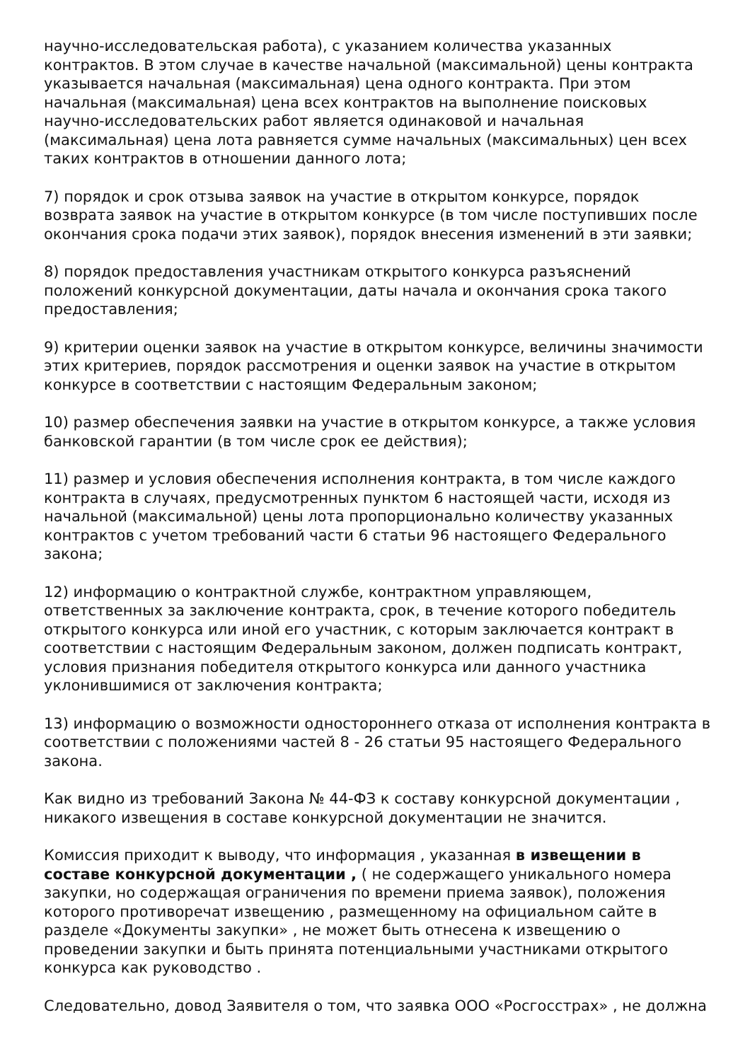научно-исследовательская работа), с указанием количества указанных контрактов. В этом случае в качестве начальной (максимальной) цены контракта указывается начальная (максимальная) цена одного контракта. При этом начальная (максимальная) цена всех контрактов на выполнение поисковых научно-исследовательских работ является одинаковой и начальная (максимальная) цена лота равняется сумме начальных (максимальных) цен всех таких контрактов в отношении данного лота;
7) порядок и срок отзыва заявок на участие в открытом конкурсе, порядок возврата заявок на участие в открытом конкурсе (в том числе поступивших после окончания срока подачи этих заявок), порядок внесения изменений в эти заявки;
8) порядок предоставления участникам открытого конкурса разъяснений положений конкурсной документации, даты начала и окончания срока такого предоставления;
9) критерии оценки заявок на участие в открытом конкурсе, величины значимости этих критериев, порядок рассмотрения и оценки заявок на участие в открытом конкурсе в соответствии с настоящим Федеральным законом;
10) размер обеспечения заявки на участие в открытом конкурсе, а также условия банковской гарантии (в том числе срок ее действия);
11) размер и условия обеспечения исполнения контракта, в том числе каждого контракта в случаях, предусмотренных пунктом 6 настоящей части, исходя из начальной (максимальной) цены лота пропорционально количеству указанных контрактов с учетом требований части 6 статьи 96 настоящего Федерального закона;
12) информацию о контрактной службе, контрактном управляющем, ответственных за заключение контракта, срок, в течение которого победитель открытого конкурса или иной его участник, с которым заключается контракт в соответствии с настоящим Федеральным законом, должен подписать контракт, условия признания победителя открытого конкурса или данного участника уклонившимися от заключения контракта;
13) информацию о возможности одностороннего отказа от исполнения контракта в соответствии с положениями частей 8 - 26 статьи 95 настоящего Федерального закона.
Как видно из требований Закона № 44-ФЗ к составу конкурсной документации , никакого извещения в составе конкурсной документации не значится.
Комиссия приходит к выводу, что информация , указанная в извещении в составе конкурсной документации , ( не содержащего уникального номера закупки, но содержащая ограничения по времени приема заявок), положения которого противоречат извещению , размещенному на официальном сайте в разделе «Документы закупки» , не может быть отнесена к извещению о проведении закупки и быть принята потенциальными участниками открытого конкурса как руководство .
Следовательно, довод Заявителя о том, что заявка ООО «Росгосстрах» , не должна